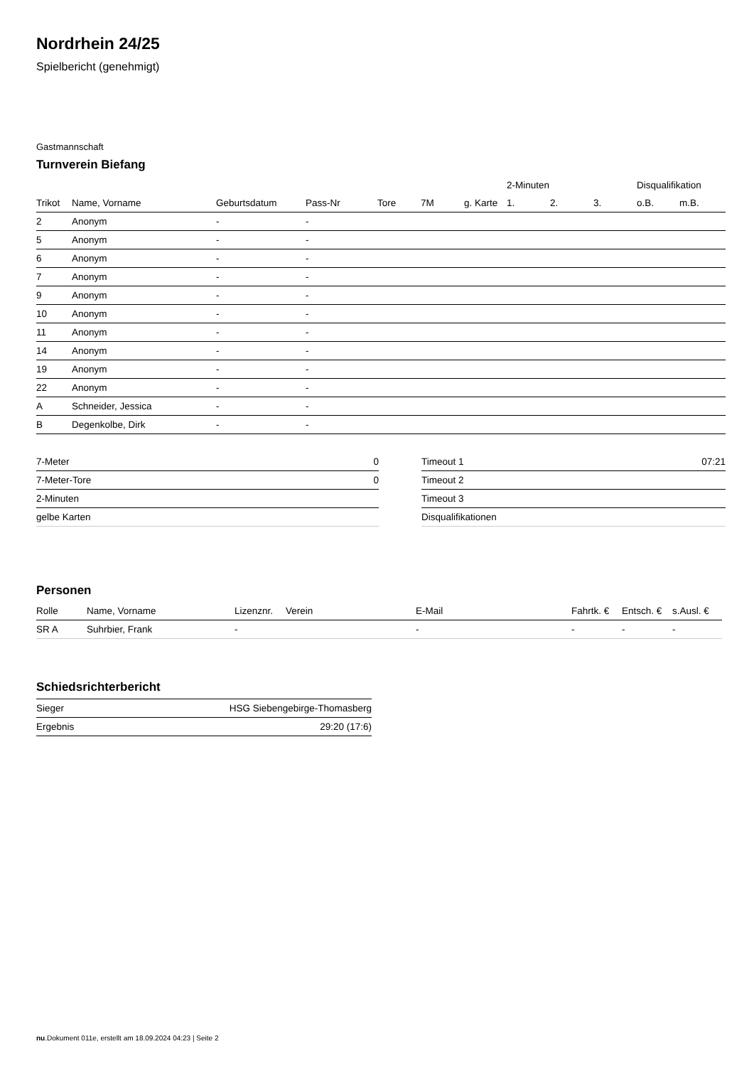Nordrhein 24/25
Spielbericht (genehmigt)
Gastmannschaft
Turnverein Biefang
| | | | | | | | 2-Minuten | | | Disqualifikation | |
| --- | --- | --- | --- | --- | --- | --- | --- | --- | --- | --- | --- |
| Trikot | Name, Vorname | Geburtsdatum | Pass-Nr | Tore | 7M | g. Karte | 1. | 2. | 3. | o.B. | m.B. |
| 2 | Anonym | - | - | | | | | | | | |
| 5 | Anonym | - | - | | | | | | | | |
| 6 | Anonym | - | - | | | | | | | | |
| 7 | Anonym | - | - | | | | | | | | |
| 9 | Anonym | - | - | | | | | | | | |
| 10 | Anonym | - | - | | | | | | | | |
| 11 | Anonym | - | - | | | | | | | | |
| 14 | Anonym | - | - | | | | | | | | |
| 19 | Anonym | - | - | | | | | | | | |
| 22 | Anonym | - | - | | | | | | | | |
| A | Schneider, Jessica | - | - | | | | | | | | |
| B | Degenkolbe, Dirk | - | - | | | | | | | | |
| 7-Meter | 0 |
| 7-Meter-Tore | 0 |
| 2-Minuten | |
| gelbe Karten | |
| Timeout 1 | 07:21 |
| Timeout 2 | |
| Timeout 3 | |
| Disqualifikationen | |
Personen
| Rolle | Name, Vorname | Lizenznr. | Verein | E-Mail | Fahrtk. € | Entsch. € | s.Ausl. € |
| --- | --- | --- | --- | --- | --- | --- | --- |
| SR A | Suhrbier, Frank | - | | - | - | - | - |
Schiedsrichterbericht
| Sieger | HSG Siebengebirge-Thomasberg |
| Ergebnis | 29:20 (17:6) |
nu.Dokument 011e, erstellt am 18.09.2024 04:23 | Seite 2